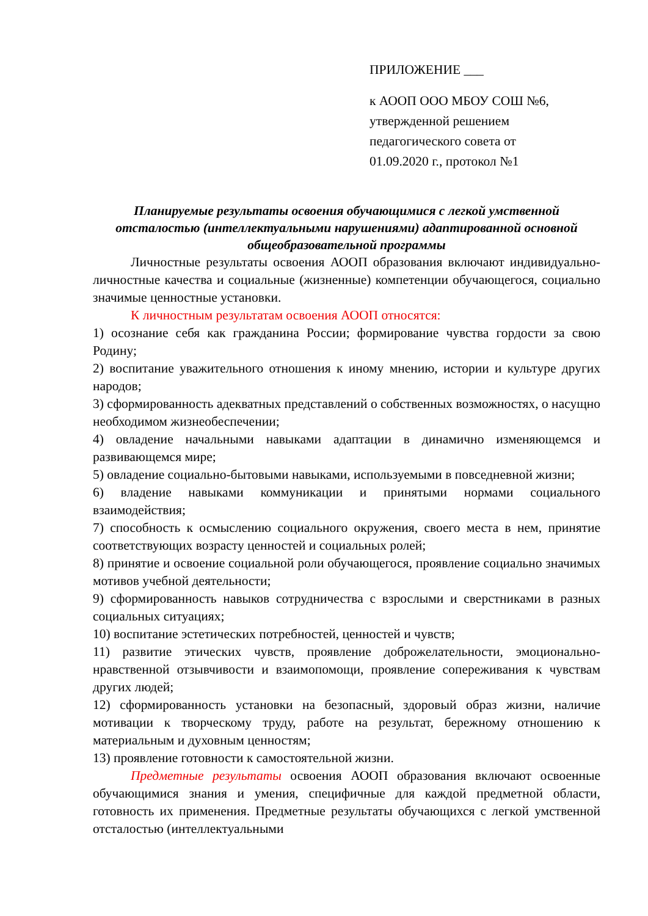ПРИЛОЖЕНИЕ ___
к АООП ООО МБОУ СОШ №6,
утвержденной решением
педагогического совета от
01.09.2020 г., протокол №1
Планируемые результаты освоения обучающимися с легкой умственной отсталостью (интеллектуальными нарушениями) адаптированной основной общеобразовательной программы
Личностные результаты освоения АООП образования включают индивидуально-личностные качества и социальные (жизненные) компетенции обучающегося, социально значимые ценностные установки.
К личностным результатам освоения АООП относятся:
1) осознание себя как гражданина России; формирование чувства гордости за свою Родину;
2) воспитание уважительного отношения к иному мнению, истории и культуре других народов;
3) сформированность адекватных представлений о собственных возможностях, о насущно необходимом жизнеобеспечении;
4) овладение начальными навыками адаптации в динамично изменяющемся и развивающемся мире;
5) овладение социально-бытовыми навыками, используемыми в повседневной жизни;
6) владение навыками коммуникации и принятыми нормами социального взаимодействия;
7) способность к осмыслению социального окружения, своего места в нем, принятие соответствующих возрасту ценностей и социальных ролей;
8) принятие и освоение социальной роли обучающегося, проявление социально значимых мотивов учебной деятельности;
9) сформированность навыков сотрудничества с взрослыми и сверстниками в разных социальных ситуациях;
10) воспитание эстетических потребностей, ценностей и чувств;
11) развитие этических чувств, проявление доброжелательности, эмоционально-нравственной отзывчивости и взаимопомощи, проявление сопереживания к чувствам других людей;
12) сформированность установки на безопасный, здоровый образ жизни, наличие мотивации к творческому труду, работе на результат, бережному отношению к материальным и духовным ценностям;
13) проявление готовности к самостоятельной жизни.
Предметные результаты освоения АООП образования включают освоенные обучающимися знания и умения, специфичные для каждой предметной области, готовность их применения. Предметные результаты обучающихся с легкой умственной отсталостью (интеллектуальными